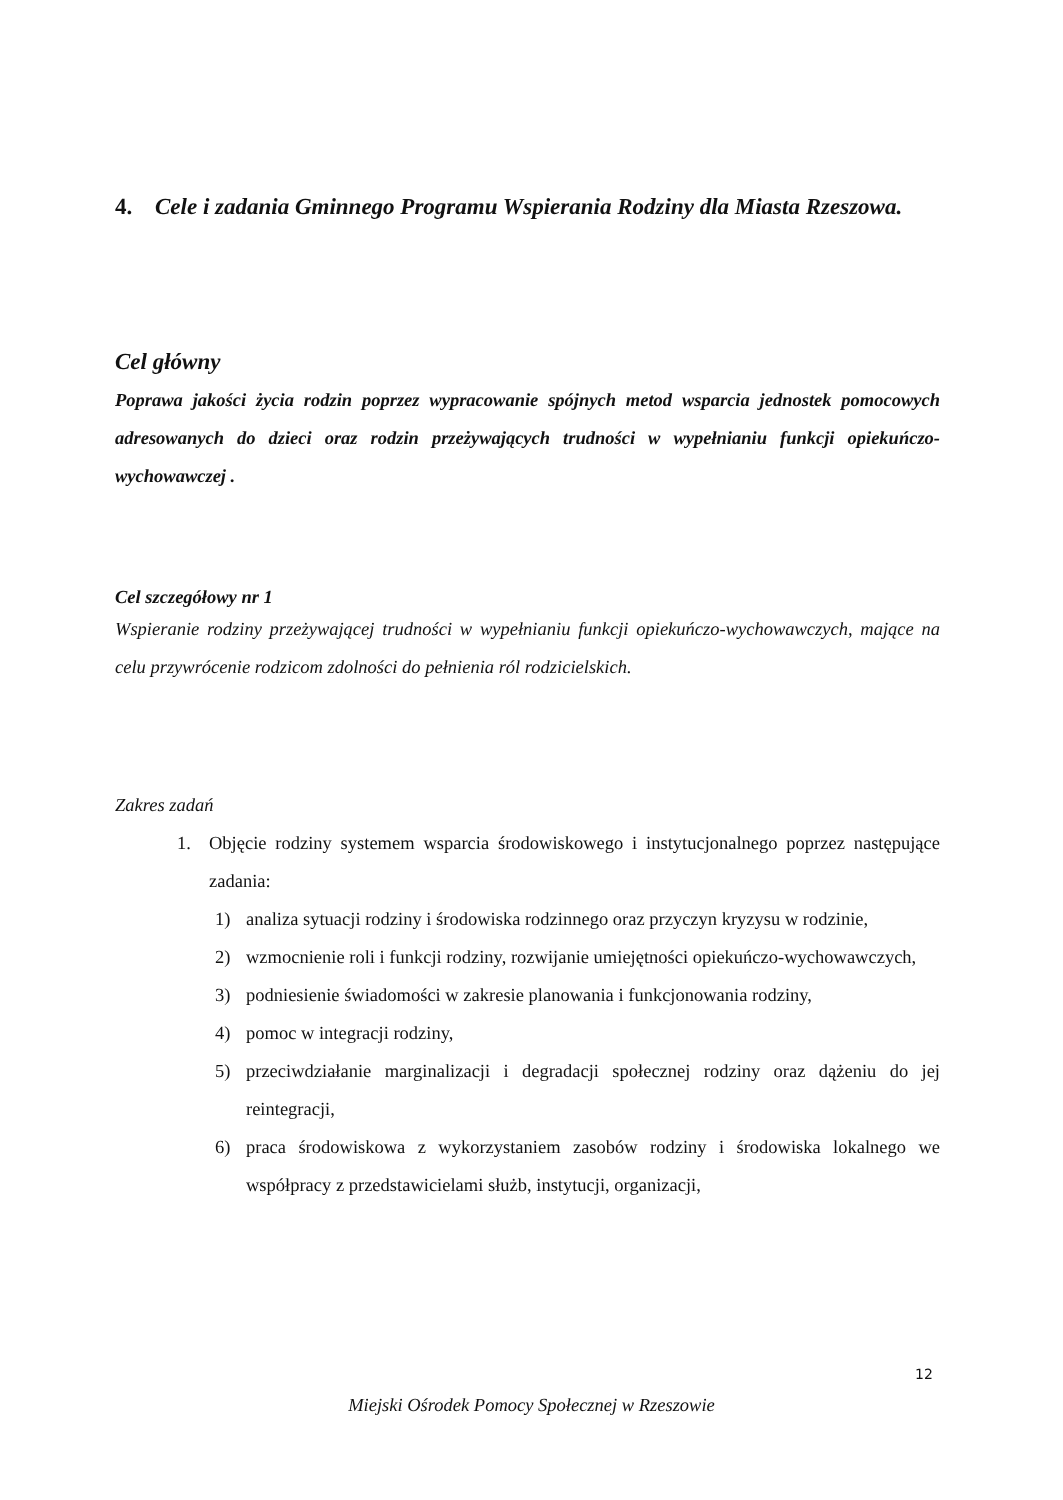4. Cele i zadania Gminnego Programu Wspierania Rodziny dla Miasta Rzeszowa.
Cel główny
Poprawa jakości życia rodzin poprzez wypracowanie spójnych metod wsparcia jednostek pomocowych adresowanych do dzieci oraz rodzin przeżywających trudności w wypełnianiu funkcji opiekuńczo-wychowawczej .
Cel szczegółowy nr 1
Wspieranie rodziny przeżywającej trudności w wypełnianiu funkcji opiekuńczo-wychowawczych, mające na celu przywrócenie rodzicom zdolności do pełnienia ról rodzicielskich.
Zakres zadań
1.
Objęcie rodziny systemem wsparcia środowiskowego i instytucjonalnego poprzez następujące zadania:
1)
analiza sytuacji rodziny i środowiska rodzinnego oraz przyczyn kryzysu w rodzinie,
2)
wzmocnienie roli i funkcji rodziny, rozwijanie umiejętności opiekuńczo-wychowawczych,
3)
podniesienie świadomości w zakresie planowania i funkcjonowania rodziny,
4)
pomoc w integracji rodziny,
5)
przeciwdziałanie marginalizacji i degradacji społecznej rodziny oraz dążeniu do jej reintegracji,
6)
praca środowiskowa z wykorzystaniem zasobów rodziny i środowiska lokalnego we współpracy z przedstawicielami służb, instytucji, organizacji,
12
Miejski Ośrodek Pomocy Społecznej w Rzeszowie